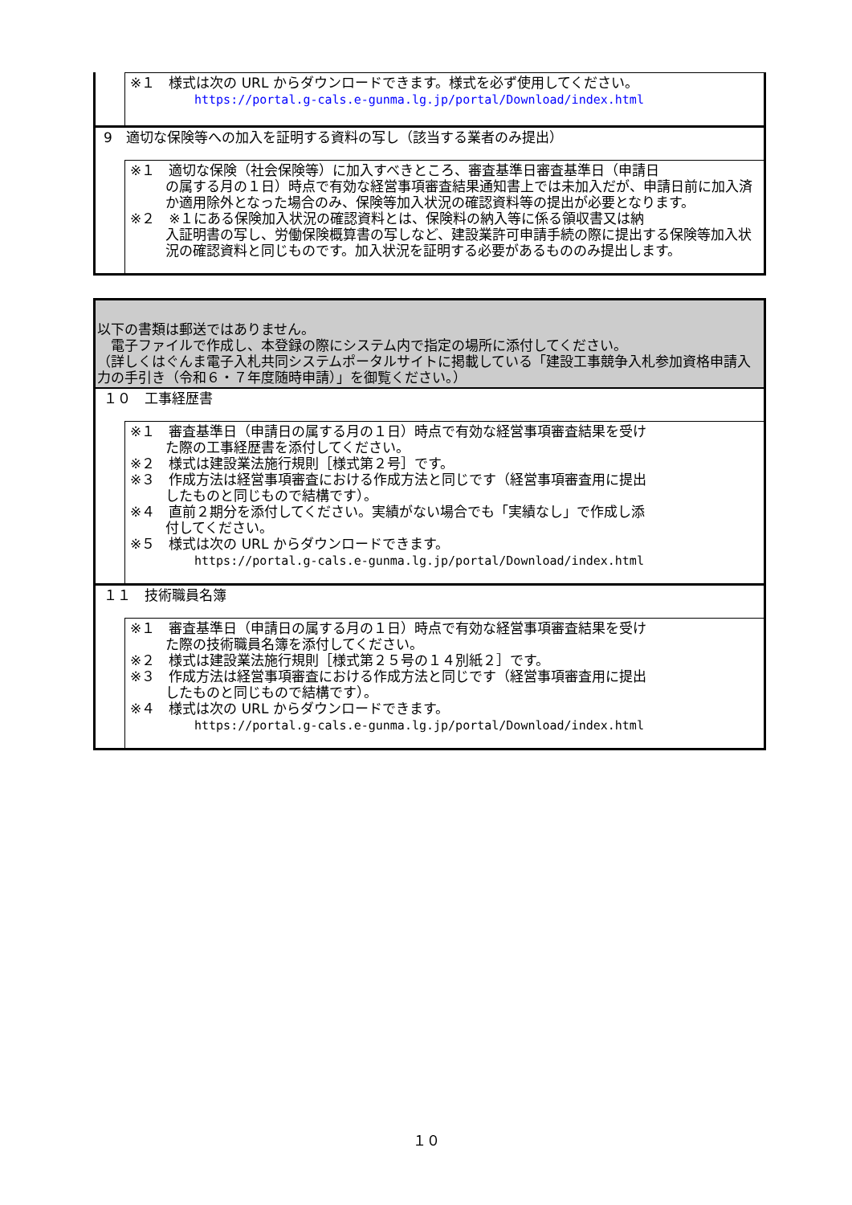※１　様式は次の URL からダウンロードできます。様式を必ず使用してください。
https://portal.g-cals.e-gunma.lg.jp/portal/Download/index.html
9　適切な保険等への加入を証明する資料の写し（該当する業者のみ提出）
※１　適切な保険（社会保険等）に加入すべきところ、審査基準日審査基準日（申請日
の属する月の１日）時点で有効な経営事項審査結果通知書上では未加入だが、申請日前に加入済か適用除外となった場合のみ、保険等加入状況の確認資料等の提出が必要となります。
※２　※１にある保険加入状況の確認資料とは、保険料の納入等に係る領収書又は納
入証明書の写し、労働保険概算書の写しなど、建設業許可申請手続の際に提出する保険等加入状況の確認資料と同じものです。加入状況を証明する必要があるもののみ提出します。
以下の書類は郵送ではありません。
　電子ファイルで作成し、本登録の際にシステム内で指定の場所に添付してください。
（詳しくはぐんま電子入札共同システムポータルサイトに掲載している「建設工事競争入札参加資格申請入力の手引き（令和６・７年度随時申請）」を御覧ください。）
１０　工事経歴書
※１　審査基準日（申請日の属する月の１日）時点で有効な経営事項審査結果を受け
た際の工事経歴書を添付してください。
※２　様式は建設業法施行規則［様式第２号］です。
※３　作成方法は経営事項審査における作成方法と同じです（経営事項審査用に提出
したものと同じもので結構です）。
※４　直前２期分を添付してください。実績がない場合でも「実績なし」で作成し添
付してください。
※５　様式は次の URL からダウンロードできます。
https://portal.g-cals.e-gunma.lg.jp/portal/Download/index.html
１１　技術職員名簿
※１　審査基準日（申請日の属する月の１日）時点で有効な経営事項審査結果を受け
た際の技術職員名簿を添付してください。
※２　様式は建設業法施行規則［様式第２５号の１４別紙２］です。
※３　作成方法は経営事項審査における作成方法と同じです（経営事項審査用に提出
したものと同じもので結構です）。
※４　様式は次の URL からダウンロードできます。
https://portal.g-cals.e-gunma.lg.jp/portal/Download/index.html
１０